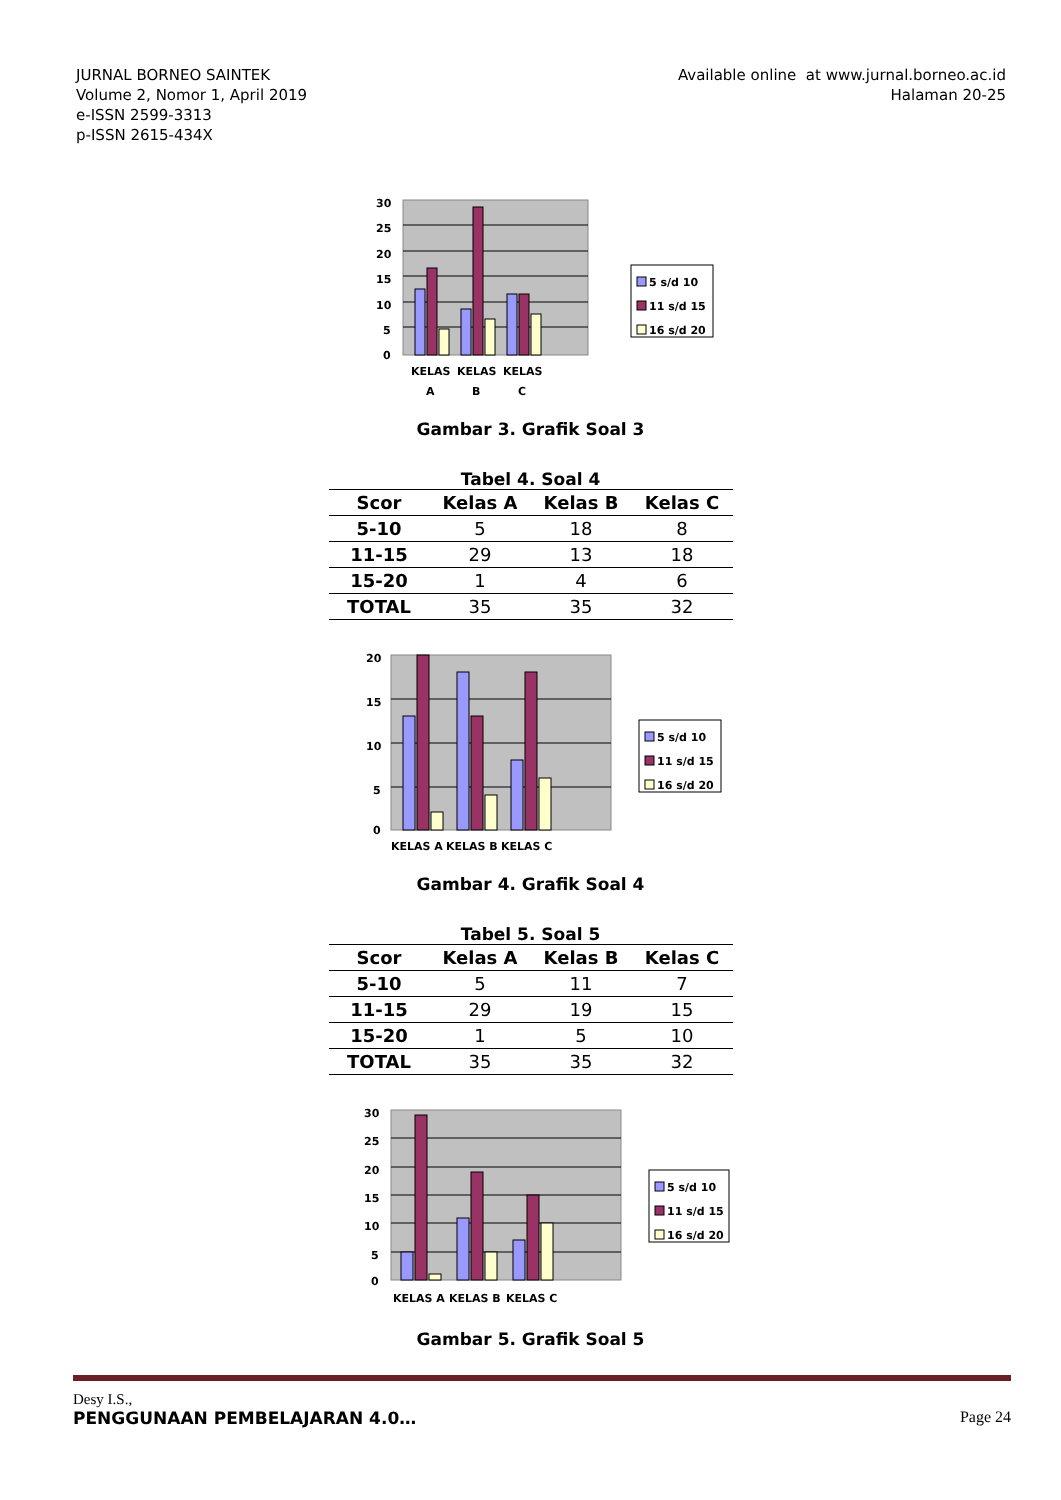JURNAL BORNEO SAINTEK
Volume 2, Nomor 1, April 2019
e-ISSN 2599-3313
p-ISSN 2615-434X
Available online at www.jurnal.borneo.ac.id
Halaman 20-25
30
25
20
15
10
5
0
KELAS
A
KELAS
B
KELAS
C
5 s/d 10
11 s/d 15
16 s/d 20
Gambar 3. Grafik Soal 3
Tabel 4. Soal 4
| Scor | Kelas A | Kelas B | Kelas C |
| --- | --- | --- | --- |
| 5-10 | 5 | 18 | 8 |
| 11-15 | 29 | 13 | 18 |
| 15-20 | 1 | 4 | 6 |
| TOTAL | 35 | 35 | 32 |
20
15
10
5
0
KELAS A
KELAS B
KELAS C
5 s/d 10
11 s/d 15
16 s/d 20
Gambar 4. Grafik Soal 4
Tabel 5. Soal 5
| Scor | Kelas A | Kelas B | Kelas C |
| --- | --- | --- | --- |
| 5-10 | 5 | 11 | 7 |
| 11-15 | 29 | 19 | 15 |
| 15-20 | 1 | 5 | 10 |
| TOTAL | 35 | 35 | 32 |
30
25
20
15
10
5
0
KELAS A
KELAS B
KELAS C
5 s/d 10
11 s/d 15
16 s/d 20
Gambar 5. Grafik Soal 5
Desy I.S.,
PENGGUNAAN PEMBELAJARAN 4.0… Page 24